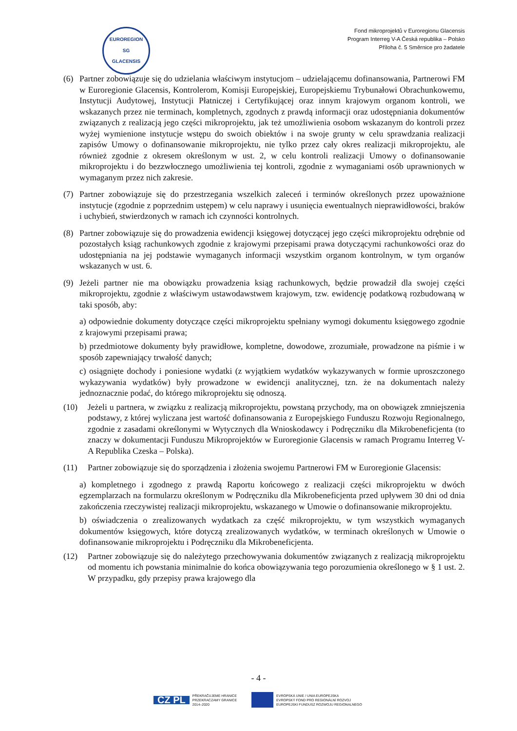EUROREGION
SG
GLACENSIS
Fond mikroprojektů v Euroregionu Glacensis
Program Interreg V-A Česká republika – Polsko
Příloha č. 5 Směrnice pro žadatele
(6) Partner zobowiązuje się do udzielania właściwym instytucjom – udzielającemu dofinansowania, Partnerowi FM w Euroregionie Glacensis, Kontrolerom, Komisji Europejskiej, Europejskiemu Trybunałowi Obrachunkowemu, Instytucji Audytowej, Instytucji Płatniczej i Certyfikującej oraz innym krajowym organom kontroli, we wskazanych przez nie terminach, kompletnych, zgodnych z prawdą informacji oraz udostępniania dokumentów związanych z realizacją jego części mikroprojektu, jak też umożliwienia osobom wskazanym do kontroli przez wyżej wymienione instytucje wstępu do swoich obiektów i na swoje grunty w celu sprawdzania realizacji zapisów Umowy o dofinansowanie mikroprojektu, nie tylko przez cały okres realizacji mikroprojektu, ale również zgodnie z okresem określonym w ust. 2, w celu kontroli realizacji Umowy o dofinansowanie mikroprojektu i do bezzwłocznego umożliwienia tej kontroli, zgodnie z wymaganiami osób uprawnionych w wymaganym przez nich zakresie.
(7) Partner zobowiązuje się do przestrzegania wszelkich zaleceń i terminów określonych przez upoważnione instytucje (zgodnie z poprzednim ustępem) w celu naprawy i usunięcia ewentualnych nieprawidłowości, braków i uchybień, stwierdzonych w ramach ich czynności kontrolnych.
(8) Partner zobowiązuje się do prowadzenia ewidencji księgowej dotyczącej jego części mikroprojektu odrębnie od pozostałych ksiąg rachunkowych zgodnie z krajowymi przepisami prawa dotyczącymi rachunkowości oraz do udostępniania na jej podstawie wymaganych informacji wszystkim organom kontrolnym, w tym organów wskazanych w ust. 6.
(9) Jeżeli partner nie ma obowiązku prowadzenia ksiąg rachunkowych, będzie prowadził dla swojej części mikroprojektu, zgodnie z właściwym ustawodawstwem krajowym, tzw. ewidencję podatkową rozbudowaną w taki sposób, aby:
a) odpowiednie dokumenty dotyczące części mikroprojektu spełniany wymogi dokumentu księgowego zgodnie z krajowymi przepisami prawa;
b) przedmiotowe dokumenty były prawidłowe, kompletne, dowodowe, zrozumiałe, prowadzone na piśmie i w sposób zapewniający trwałość danych;
c) osiągnięte dochody i poniesione wydatki (z wyjątkiem wydatków wykazywanych w formie uproszczonego wykazywania wydatków) były prowadzone w ewidencji analitycznej, tzn. że na dokumentach należy jednoznacznie podać, do którego mikroprojektu się odnoszą.
(10) Jeżeli u partnera, w związku z realizacją mikroprojektu, powstaną przychody, ma on obowiązek zmniejszenia podstawy, z której wyliczana jest wartość dofinansowania z Europejskiego Funduszu Rozwoju Regionalnego, zgodnie z zasadami określonymi w Wytycznych dla Wnioskodawcy i Podręczniku dla Mikrobeneficjenta (to znaczy w dokumentacji Funduszu Mikroprojektów w Euroregionie Glacensis w ramach Programu Interreg V-A Republika Czeska – Polska).
(11) Partner zobowiązuje się do sporządzenia i złożenia swojemu Partnerowi FM w Euroregionie Glacensis:
a) kompletnego i zgodnego z prawdą Raportu końcowego z realizacji części mikroprojektu w dwóch egzemplarzach na formularzu określonym w Podręczniku dla Mikrobeneficjenta przed upływem 30 dni od dnia zakończenia rzeczywistej realizacji mikroprojektu, wskazanego w Umowie o dofinansowanie mikroprojektu.
b) oświadczenia o zrealizowanych wydatkach za część mikroprojektu, w tym wszystkich wymaganych dokumentów księgowych, które dotyczą zrealizowanych wydatków, w terminach określonych w Umowie o dofinansowanie mikroprojektu i Podręczniku dla Mikrobeneficjenta.
(12) Partner zobowiązuje się do należytego przechowywania dokumentów związanych z realizacją mikroprojektu od momentu ich powstania minimalnie do końca obowiązywania tego porozumienia określonego w § 1 ust. 2. W przypadku, gdy przepisy prawa krajowego dla
- 4 -
CZ PL PŘEKRAČUJEME HRANICE
PRZEKRACZAMY GRANICE
2014–2020
EVROPSKÁ UNIE / UNIA EUROPEJSKA
EVROPSKÝ FOND PRO REGIONÁLNÍ ROZVOJ
EUROPEJSKI FUNDUSZ ROZWOJU REGIONALNEGO